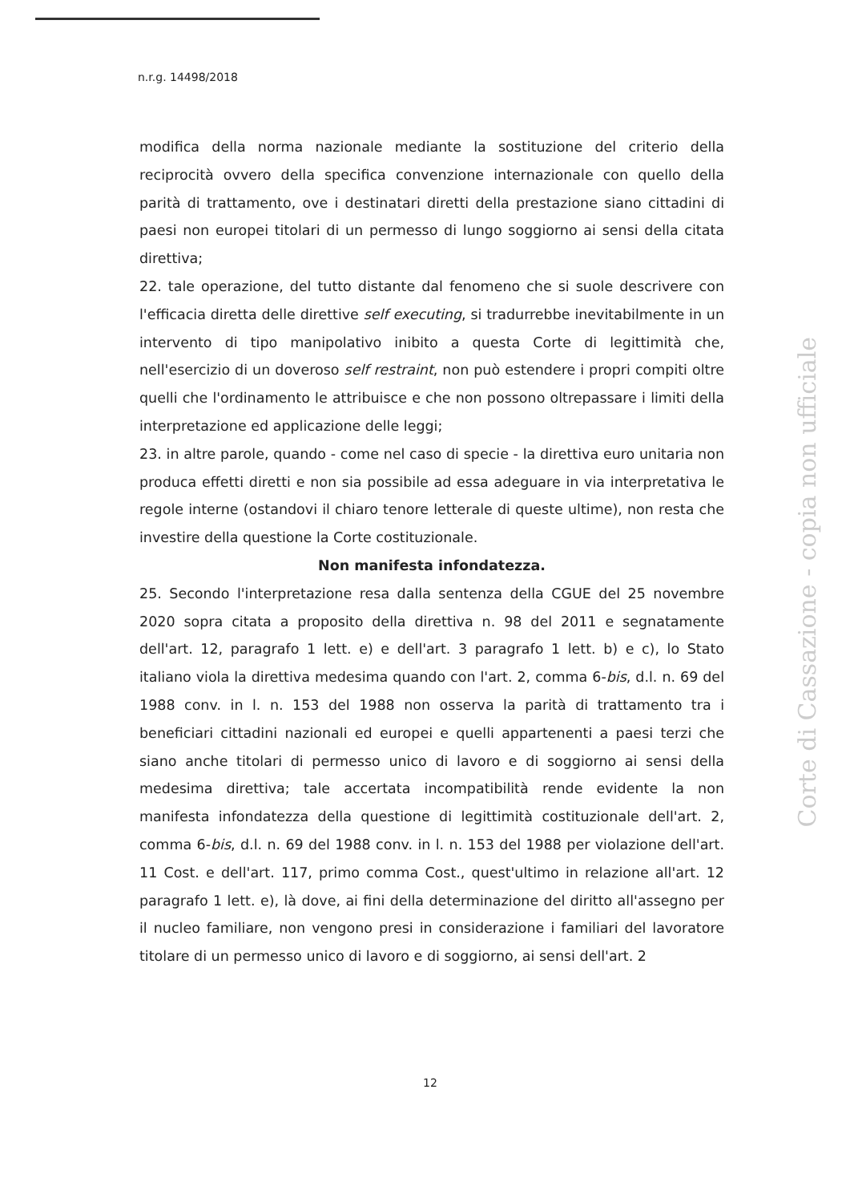n.r.g. 14498/2018
modifica della norma nazionale mediante la sostituzione del criterio della reciprocità ovvero della specifica convenzione internazionale con quello della parità di trattamento, ove i destinatari diretti della prestazione siano cittadini di paesi non europei titolari di un permesso di lungo soggiorno ai sensi della citata direttiva;
22. tale operazione, del tutto distante dal fenomeno che si suole descrivere con l'efficacia diretta delle direttive self executing, si tradurrebbe inevitabilmente in un intervento di tipo manipolativo inibito a questa Corte di legittimità che, nell'esercizio di un doveroso self restraint, non può estendere i propri compiti oltre quelli che l'ordinamento le attribuisce e che non possono oltrepassare i limiti della interpretazione ed applicazione delle leggi;
23. in altre parole, quando - come nel caso di specie - la direttiva euro unitaria non produca effetti diretti e non sia possibile ad essa adeguare in via interpretativa le regole interne (ostandovi il chiaro tenore letterale di queste ultime), non resta che investire della questione la Corte costituzionale.
Non manifesta infondatezza.
25. Secondo l'interpretazione resa dalla sentenza della CGUE del 25 novembre 2020 sopra citata a proposito della direttiva n. 98 del 2011 e segnatamente dell'art. 12, paragrafo 1 lett. e) e dell'art. 3 paragrafo 1 lett. b) e c), lo Stato italiano viola la direttiva medesima quando con l'art. 2, comma 6-bis, d.l. n. 69 del 1988 conv. in l. n. 153 del 1988 non osserva la parità di trattamento tra i beneficiari cittadini nazionali ed europei e quelli appartenenti a paesi terzi che siano anche titolari di permesso unico di lavoro e di soggiorno ai sensi della medesima direttiva; tale accertata incompatibilità rende evidente la non manifesta infondatezza della questione di legittimità costituzionale dell'art. 2, comma 6-bis, d.l. n. 69 del 1988 conv. in l. n. 153 del 1988 per violazione dell'art. 11 Cost. e dell'art. 117, primo comma Cost., quest'ultimo in relazione all'art. 12 paragrafo 1 lett. e), là dove, ai fini della determinazione del diritto all'assegno per il nucleo familiare, non vengono presi in considerazione i familiari del lavoratore titolare di un permesso unico di lavoro e di soggiorno, ai sensi dell'art. 2
Corte di Cassazione - copia non ufficiale
12